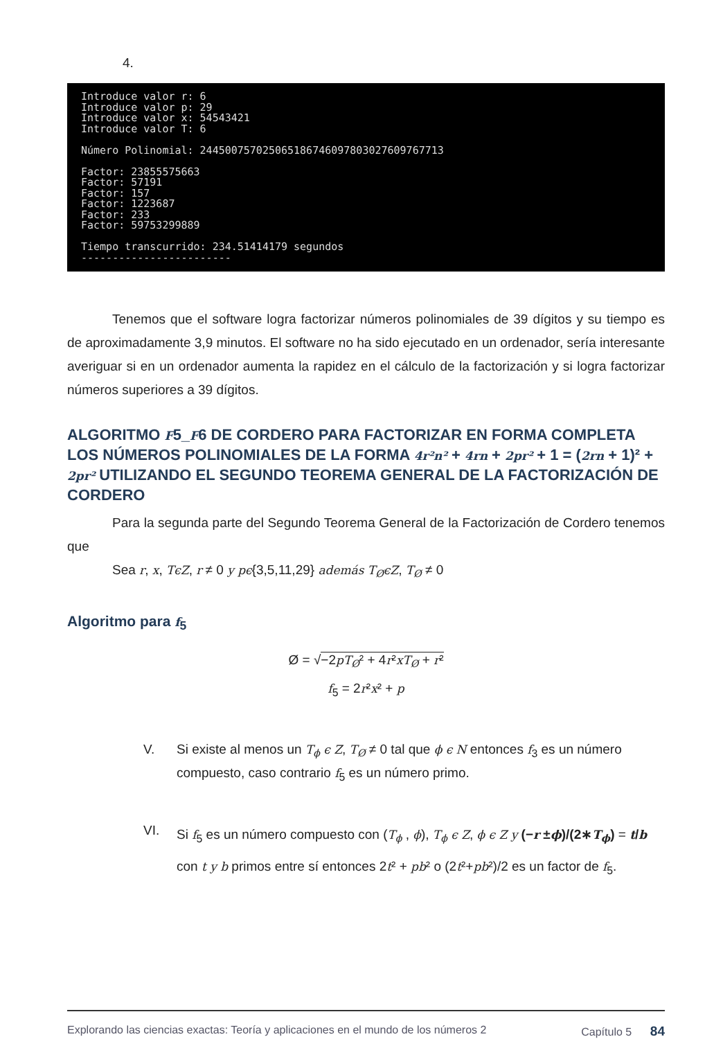4.
Introduce valor r: 6 Introduce valor p: 29 Introduce valor x: 54543421 Introduce valor T: 6 Número Polinomial: 244500757025065186746097803027609767713 Factor: 23855575663 Factor: 57191 Factor: 157 Factor: 1223687 Factor: 233 Factor: 59753299889 Tiempo transcurrido: 234.51414179 segundos ------------------------
Tenemos que el software logra factorizar números polinomiales de 39 dígitos y su tiempo es de aproximadamente 3,9 minutos. El software no ha sido ejecutado en un ordenador, sería interesante averiguar si en un ordenador aumenta la rapidez en el cálculo de la factorización y si logra factorizar números superiores a 39 dígitos.
ALGORITMO F5_F6 DE CORDERO PARA FACTORIZAR EN FORMA COMPLETA LOS NÚMEROS POLINOMIALES DE LA FORMA 4r²n² + 4rn + 2pr² + 1 = (2rn + 1)² + 2pr² UTILIZANDO EL SEGUNDO TEOREMA GENERAL DE LA FACTORIZACIÓN DE CORDERO
Para la segunda parte del Segundo Teorema General de la Factorización de Cordero tenemos que
Sea r, x, TϵZ, r ≠ 0 y pϵ{3,5,11,29} además T<sub>Ø</sub>ϵZ, T<sub>Ø</sub> ≠ 0
Algoritmo para f<sub>5</sub>
Ø = √−2pT<sub>Ø</sub>² + 4r²xT<sub>Ø</sub> + r²
f<sub>5</sub> = 2r²x² + p
V. Si existe al menos un T<sub>ϕ</sub> ϵ Z, T<sub>Ø</sub> ≠ 0 tal que ϕ ϵ N entonces f<sub>3</sub> es un número compuesto, caso contrario f<sub>5</sub> es un número primo.
VI.
Si f<sub>5</sub> es un número compuesto con (T<sub>ϕ</sub> , ϕ), T<sub>ϕ</sub> ϵ Z, ϕ ϵ Z y (−r ±ϕ)/(2∗T<sub>ϕ</sub>) = t/b con t y b primos entre sí entonces 2t² + pb² o (2t²+pb²)/2 es un factor de f<sub>5</sub>.
Explorando las ciencias exactas: Teoría y aplicaciones en el mundo de los números 2 Capítulo 5 84